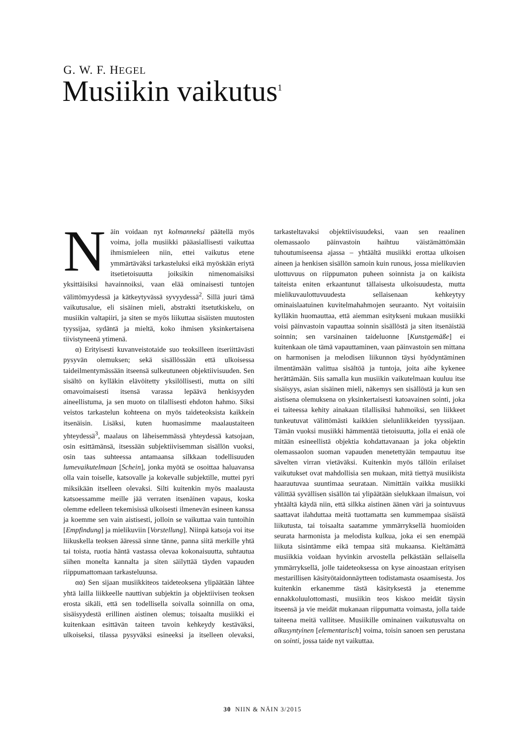G. W. F. HEGEL
Musiikin vaikutus<sup>1</sup>
Näin voidaan nyt kolmanneksi päätellä myös voima, jolla musiikki pääasiallisesti vaikuttaa ihmismieleen niin, ettei vaikutus etene ymmärtäväksi tarkasteluksi eikä myöskään eriytä itsetietoisuutta joiksikin nimenomaisiksi yksittäisiksi havainnoiksi, vaan elää ominaisesti tuntojen välittömyydessä ja kätkeytyvässä syvyydessä<sup>2</sup>. Sillä juuri tämä vaikutusalue, eli sisäinen mieli, abstrakti itsetutkiskelu, on musiikin valtapiiri, ja siten se myös liikuttaa sisäisten muutosten tyyssijaa, sydäntä ja mieltä, koko ihmisen yksinkertaisena tiivistyneenä ytimenä.
α) Erityisesti kuvanveistotaide suo teoksilleen itseriittävästi pysyvän olemuksen; sekä sisällössään että ulkoisessa taideilmentymässään itseensä sulkeutuneen objektiivisuuden. Sen sisältö on kylläkin elävöitetty yksilöllisesti, mutta on silti omavoimaisesti itsensä varassa lepäävä henkisyyden aineellistuma, ja sen muoto on tilallisesti ehdoton hahmo. Siksi veistos tarkastelun kohteena on myös taideteoksista kaikkein itsenäisin. Lisäksi, kuten huomasimme maalaustaiteen yhteydessä<sup>3</sup>, maalaus on läheisemmässä yhteydessä katsojaan, osin esittämänsä, itsessään subjektiivisemman sisällön vuoksi, osin taas suhteessa antamaansa silkkaan todellisuuden lumevaikutelmaan [Schein], jonka myötä se osoittaa haluavansa olla vain toiselle, katsovalle ja kokevalle subjektille, muttei pyri miksikään itselleen olevaksi. Silti kuitenkin myös maalausta katsoessamme meille jää verraten itsenäinen vapaus, koska olemme edelleen tekemisissä ulkoisesti ilmenevän esineen kanssa ja koemme sen vain aistisesti, jolloin se vaikuttaa vain tuntoihin [Empfindung] ja mielikuviin [Vorstellung]. Niinpä katsoja voi itse liikuskella teoksen ääressä sinne tänne, panna siitä merkille yhtä tai toista, ruotia häntä vastassa olevaa kokonaisuutta, suhtautua siihen monelta kannalta ja siten säilyttää täyden vapauden riippumattomaan tarkasteluunsa.
αα) Sen sijaan musiikkiteos taideteoksena ylipäätään lähtee yhtä lailla liikkeelle nauttivan subjektin ja objektiivisen teoksen erosta sikäli, että sen todellisella soivalla soinnilla on oma, sisäisyydestä erillinen aistinen olemus; toisaalta musiikki ei kuitenkaan esittävän taiteen tavoin kehkeydy kestäväksi, ulkoiseksi, tilassa pysyväksi esineeksi ja itselleen olevaksi, tarkasteltavaksi objektiivisuudeksi, vaan sen reaalinen olemassaolo päinvastoin haihtuu väistämättömään tuhoutumiseensa ajassa – yhtäältä musiikki erottaa ulkoisen aineen ja henkisen sisällön samoin kuin runous, jossa mielikuvien ulottuvuus on riippumaton puheen soinnista ja on kaikista taiteista eniten erkaantunut tällaisesta ulkoisuudesta, mutta mielikuvaulottuvuudesta sellaisenaan kehkeytyy ominaislaatuinen kuvitelmahahmojen seuraanto. Nyt voitaisiin kylläkin huomauttaa, että aiemman esitykseni mukaan musiikki voisi päinvastoin vapauttaa soinnin sisällöstä ja siten itsenäistää soinnin; sen varsinainen taideluonne [Kunstgemäße] ei kuitenkaan ole tämä vapauttaminen, vaan päinvastoin sen mittana on harmonisen ja melodisen liikunnon täysi hyödyntäminen ilmentämään valittua sisältöä ja tuntoja, joita aihe kykenee herättämään. Siis samalla kun musiikin vaikutelmaan kuuluu itse sisäisyys, asian sisäinen mieli, näkemys sen sisällöstä ja kun sen aistisena olemuksena on yksinkertaisesti katoavainen sointi, joka ei taiteessa kehity ainakaan tilallisiksi hahmoiksi, sen liikkeet tunkeutuvat välittömästi kaikkien sielunliikkeiden tyyssijaan. Tämän vuoksi musiikki hämmentää tietoisuutta, jolla ei enää ole mitään esineellistä objektia kohdattavanaan ja joka objektin olemassaolon suoman vapauden menetettyään tempautuu itse sävelten virran vietäväksi. Kuitenkin myös tällöin erilaiset vaikutukset ovat mahdollisia sen mukaan, mitä tiettyä musiikista haarautuvaa suuntimaa seurataan. Nimittäin vaikka musiikki välittää syvällisen sisällön tai ylipäätään sielukkaan ilmaisun, voi yhtäältä käydä niin, että silkka aistinen äänen väri ja sointuvuus saattavat ilahduttaa meitä tuottamatta sen kummempaa sisäistä liikutusta, tai toisaalta saatamme ymmärryksellä huomioiden seurata harmonista ja melodista kulkua, joka ei sen enempää liikuta sisintämme eikä tempaa sitä mukaansa. Kieltämättä musiikkia voidaan hyvinkin arvostella pelkästään sellaisella ymmärryksellä, jolle taideteoksessa on kyse ainoastaan erityisen mestarillisen käsityötaidonnäytteen todistamasta osaamisesta. Jos kuitenkin erkanemme tästä käsityksestä ja etenemme ennakkoluulottomasti, musiikin teos kiskoo meidät täysin itseensä ja vie meidät mukanaan riippumatta voimasta, jolla taide taiteena meitä vallitsee. Musiikille ominainen vaikutusvalta on alkusyntyinen [elementarisch] voima, toisin sanoen sen perustana on sointi, jossa taide nyt vaikuttaa.
30 NIIN & NÄIN 3/2015